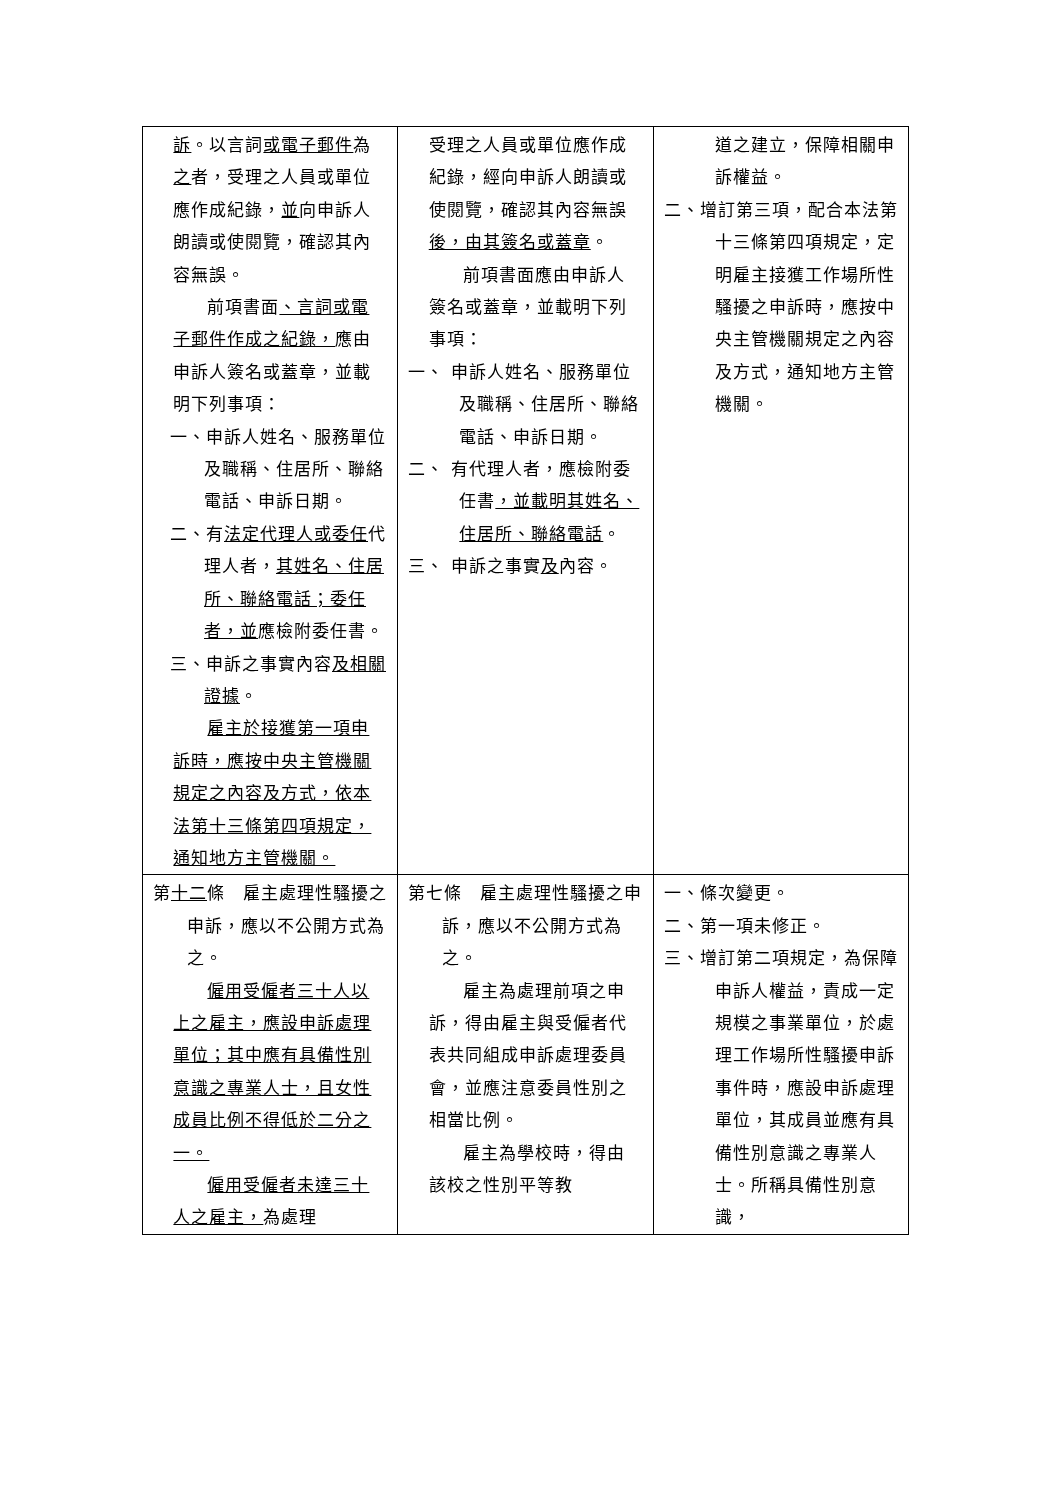| 訴 。以言詞 或電子郵件 為 之 者，受理之人員或單位應作成紀錄， 並 向申訴人朗讀或使閱覽，確認其內容無誤。 前項書面 、言詞或電子郵件作成之紀錄， 應由申訴人簽名或蓋章，並載明下列事項： 一、申訴人姓名、服務單位及職稱、住居所、聯絡電話、申訴日期。 二、有 法定代理人或委任 代理人者， 其姓名、住居所、聯絡電話；委任者，並 應檢附委任書。 三、申訴之事實內容 及相關證據 。 雇主於接獲第一項申訴時，應按中央主管機關規定之內容及方式，依本法第十三條第四項規定，通知地方主管機關。 | 受理之人員或單位應作成紀錄，經向申訴人朗讀或使閱覽，確認其內容無誤 後，由其簽名或蓋章 。 前項書面應由申訴人簽名或蓋章，並載明下列事項： 一、 申訴人姓名、服務單位及職稱、住居所、聯絡電話、申訴日期。 二、 有代理人者，應檢附委任書 ，並載明其姓名、住居所、聯絡電話 。 三、 申訴之事實 及 內容。 | 道之建立，保障相關申訴權益。 二、增訂第三項，配合本法第十三條第四項規定，定明雇主接獲工作場所性騷擾之申訴時，應按中央主管機關規定之內容及方式，通知地方主管機關。 |
| 第 十二 條 雇主處理性騷擾之申訴，應以不公開方式為之。 僱用受僱者三十人以上之雇主，應設申訴處理單位；其中應有具備性別意識之專業人士，且女性成員比例不得低於二分之一。 僱用受僱者未達三十人之雇主， 為處理 | 第七條 雇主處理性騷擾之申訴，應以不公開方式為之。 雇主為處理前項之申訴，得由雇主與受僱者代表共同組成申訴處理委員會，並應注意委員性別之相當比例。 雇主為學校時，得由該校之性別平等教 | 一、條次變更。 二、第一項未修正。 三、增訂第二項規定，為保障申訴人權益，責成一定規模之事業單位，於處理工作場所性騷擾申訴事件時，應設申訴處理單位，其成員並應有具備性別意識之專業人士。所稱具備性別意識， |